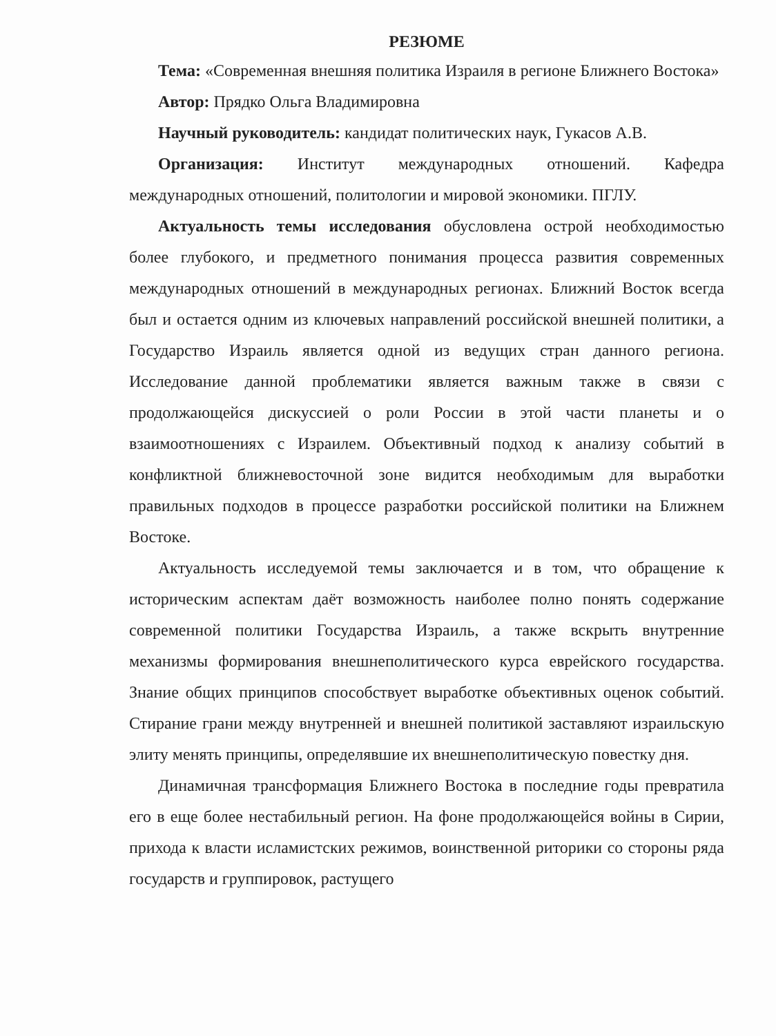РЕЗЮМЕ
Тема: «Современная внешняя политика Израиля в регионе Ближнего Востока»
Автор: Прядко Ольга Владимировна
Научный руководитель: кандидат политических наук, Гукасов А.В.
Организация: Институт международных отношений. Кафедра международных отношений, политологии и мировой экономики. ПГЛУ.
Актуальность темы исследования обусловлена острой необходимостью более глубокого, и предметного понимания процесса развития современных международных отношений в международных регионах. Ближний Восток всегда был и остается одним из ключевых направлений российской внешней политики, а Государство Израиль является одной из ведущих стран данного региона. Исследование данной проблематики является важным также в связи с продолжающейся дискуссией о роли России в этой части планеты и о взаимоотношениях с Израилем. Объективный подход к анализу событий в конфликтной ближневосточной зоне видится необходимым для выработки правильных подходов в процессе разработки российской политики на Ближнем Востоке.
Актуальность исследуемой темы заключается и в том, что обращение к историческим аспектам даёт возможность наиболее полно понять содержание современной политики Государства Израиль, а также вскрыть внутренние механизмы формирования внешнеполитического курса еврейского государства. Знание общих принципов способствует выработке объективных оценок событий. Стирание грани между внутренней и внешней политикой заставляют израильскую элиту менять принципы, определявшие их внешнеполитическую повестку дня.
Динамичная трансформация Ближнего Востока в последние годы превратила его в еще более нестабильный регион. На фоне продолжающейся войны в Сирии, прихода к власти исламистских режимов, воинственной риторики со стороны ряда государств и группировок, растущего